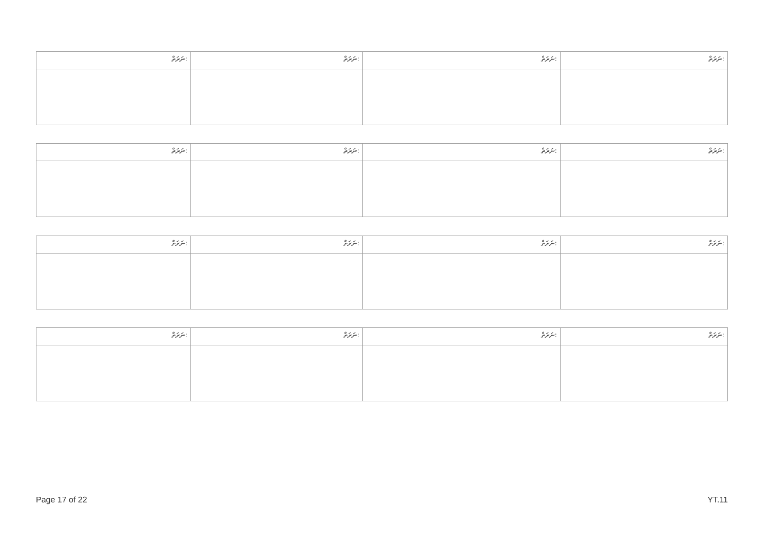| ނަރަތް: | ނަރަތް: | ނަރަތް: | ނަރަތް: |
| --- | --- | --- | --- |
| ނަރަތް: | ނަރަތް: | ނަރަތް: | ނަރަތް: |
| --- | --- | --- | --- |
| ނަރަތް: | ނަރަތް: | ނަރަތް: | ނަރަތް: |
| --- | --- | --- | --- |
| ނަރަތް: | ނަރަތް: | ނަރަތް: | ނަރަތް: |
| --- | --- | --- | --- |
Page 17 of 22 YT.11